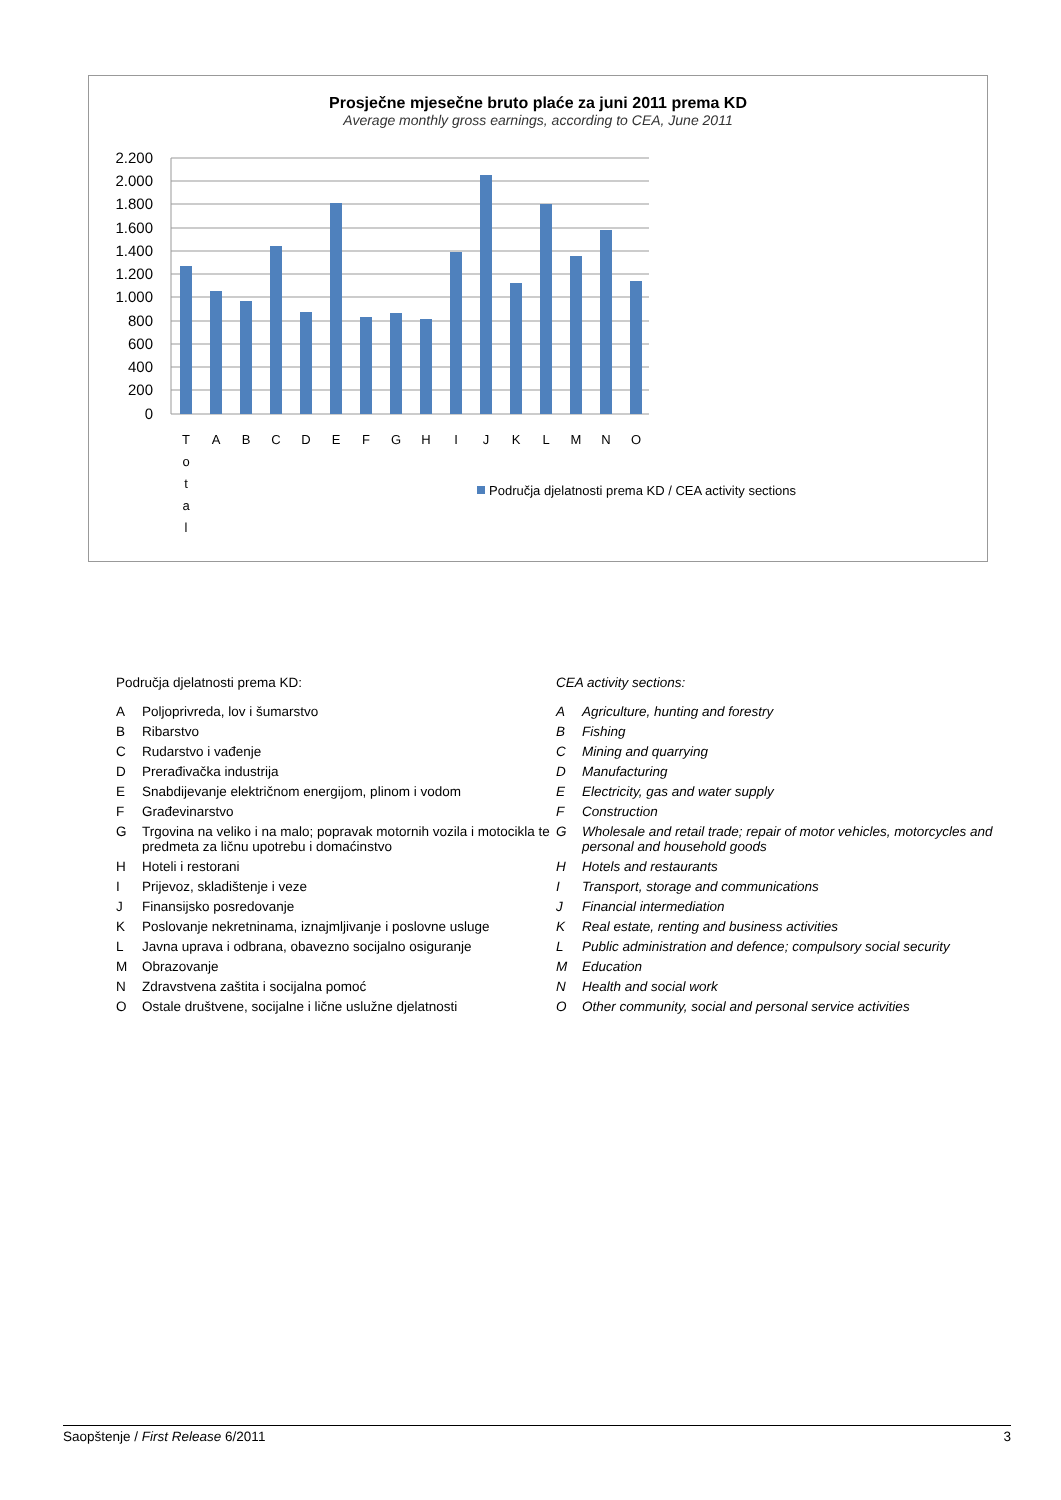Prosječne mjesečne bruto plaće za juni 2011 prema KD
Average monthly gross earnings, according to CEA, June 2011
2.200
2.000
1.800
1.600
1.400
1.200
1.000
800
600
400
200
0
T
A
B
C
D
E
F
G
H
I
J
K
L
M
N
O
o
t
a
l
Područja djelatnosti prema KD / CEA activity sections
Područja djelatnosti prema KD:
A Poljoprivreda, lov i šumarstvo
B Ribarstvo
C Rudarstvo i vađenje
D Prerađivačka industrija
E Snabdijevanje električnom energijom, plinom i vodom
F Građevinarstvo
G Trgovina na veliko i na malo; popravak motornih vozila i motocikla te predmeta za ličnu upotrebu i domaćinstvo
H Hoteli i restorani
I Prijevoz, skladištenje i veze
J Finansijsko posredovanje
K Poslovanje nekretninama, iznajmljivanje i poslovne usluge
L Javna uprava i odbrana, obavezno socijalno osiguranje
M Obrazovanje
N Zdravstvena zaštita i socijalna pomoć
O Ostale društvene, socijalne i lične uslužne djelatnosti
CEA activity sections:
A Agriculture, hunting and forestry
B Fishing
C Mining and quarrying
D Manufacturing
E Electricity, gas and water supply
F Construction
G Wholesale and retail trade; repair of motor vehicles, motorcycles and personal and household goods
H Hotels and restaurants
I Transport, storage and communications
J Financial intermediation
K Real estate, renting and business activities
L Public administration and defence; compulsory social security
M Education
N Health and social work
O Other community, social and personal service activities
Saopštenje / First Release 6/2011 3